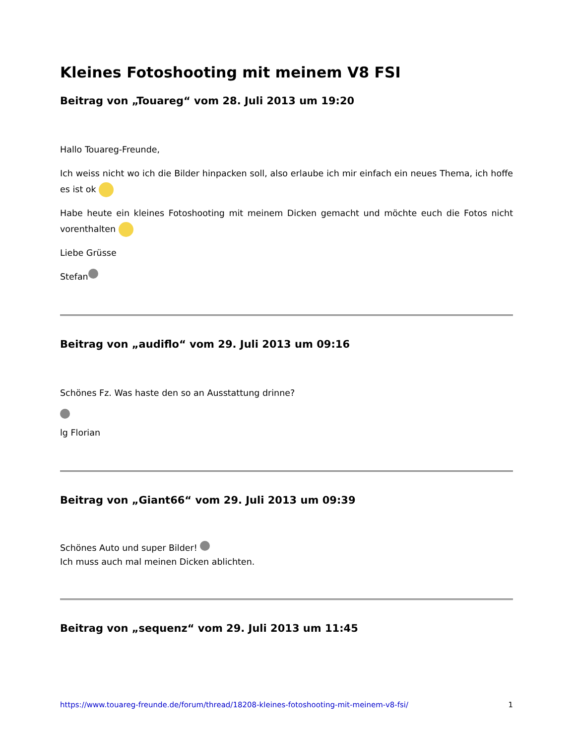Kleines Fotoshooting mit meinem V8 FSI
Beitrag von „Touareg“ vom 28. Juli 2013 um 19:20
Hallo Touareg-Freunde,
Ich weiss nicht wo ich die Bilder hinpacken soll, also erlaube ich mir einfach ein neues Thema, ich hoffe es ist ok
Habe heute ein kleines Fotoshooting mit meinem Dicken gemacht und möchte euch die Fotos nicht vorenthalten
Liebe Grüsse
Stefan
Beitrag von „audiflo“ vom 29. Juli 2013 um 09:16
Schönes Fz. Was haste den so an Ausstattung drinne?
lg Florian
Beitrag von „Giant66“ vom 29. Juli 2013 um 09:39
Schönes Auto und super Bilder!
Ich muss auch mal meinen Dicken ablichten.
Beitrag von „sequenz“ vom 29. Juli 2013 um 11:45
https://www.touareg-freunde.de/forum/thread/18208-kleines-fotoshooting-mit-meinem-v8-fsi/ 1